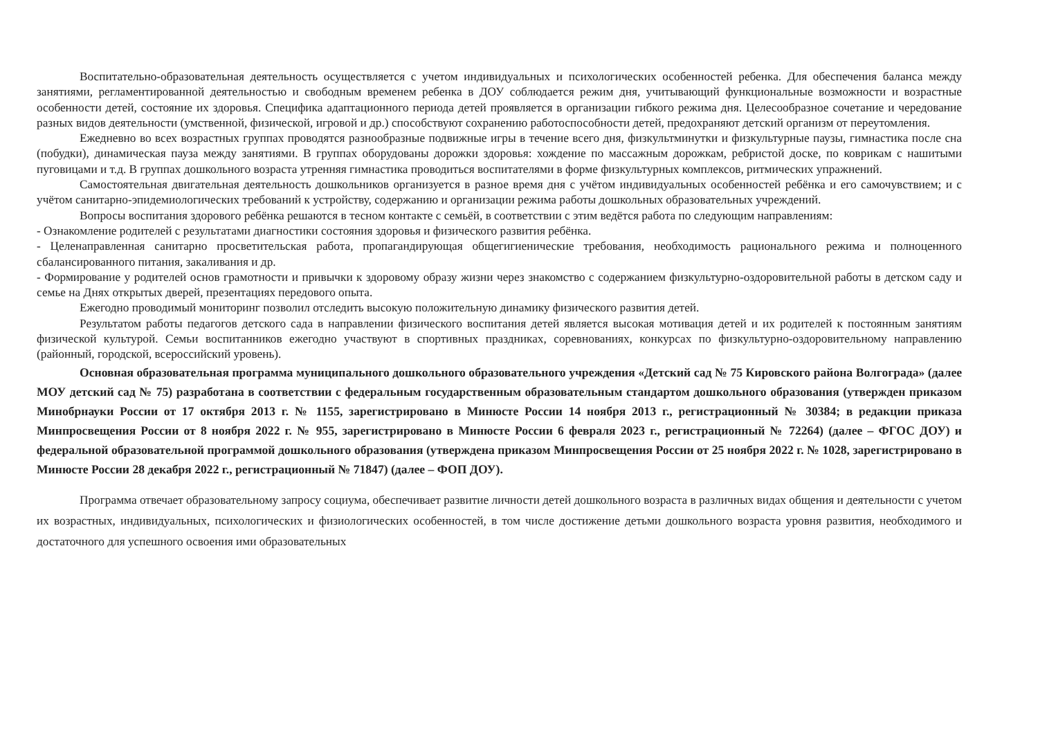Воспитательно-образовательная деятельность осуществляется с учетом индивидуальных и психологических особенностей ребенка. Для обеспечения баланса между занятиями, регламентированной деятельностью и свободным временем ребенка в ДОУ соблюдается режим дня, учитывающий функциональные возможности и возрастные особенности детей, состояние их здоровья. Специфика адаптационного периода детей проявляется в организации гибкого режима дня. Целесообразное сочетание и чередование разных видов деятельности (умственной, физической, игровой и др.) способствуют сохранению работоспособности детей, предохраняют детский организм от переутомления.
Ежедневно во всех возрастных группах проводятся разнообразные подвижные игры в течение всего дня, физкультминутки и физкультурные паузы, гимнастика после сна (побудки), динамическая пауза между занятиями. В группах оборудованы дорожки здоровья: хождение по массажным дорожкам, ребристой доске, по коврикам с нашитыми пуговицами и т.д. В группах дошкольного возраста утренняя гимнастика проводиться воспитателями в форме физкультурных комплексов, ритмических упражнений.
Самостоятельная двигательная деятельность дошкольников организуется в разное время дня с учётом индивидуальных особенностей ребёнка и его самочувствием; и с учётом санитарно-эпидемиологических требований к устройству, содержанию и организации режима работы дошкольных образовательных учреждений.
Вопросы воспитания здорового ребёнка решаются в тесном контакте с семьёй, в соответствии с этим ведётся работа по следующим направлениям:
- Ознакомление родителей с результатами диагностики состояния здоровья и физического развития ребёнка.
- Целенаправленная санитарно просветительская работа, пропагандирующая общегигиенические требования, необходимость рационального режима и полноценного сбалансированного питания, закаливания и др.
- Формирование у родителей основ грамотности и привычки к здоровому образу жизни через знакомство с содержанием физкультурно-оздоровительной работы в детском саду и семье на Днях открытых дверей, презентациях передового опыта.
Ежегодно проводимый мониторинг позволил отследить высокую положительную динамику физического развития детей.
Результатом работы педагогов детского сада в направлении физического воспитания детей является высокая мотивация детей и их родителей к постоянным занятиям физической культурой. Семьи воспитанников ежегодно участвуют в спортивных праздниках, соревнованиях, конкурсах по физкультурно-оздоровительному направлению (районный, городской, всероссийский уровень).
Основная образовательная программа муниципального дошкольного образовательного учреждения «Детский сад № 75 Кировского района Волгограда» (далее МОУ детский сад № 75) разработана в соответствии с федеральным государственным образовательным стандартом дошкольного образования (утвержден приказом Минобрнауки России от 17 октября 2013 г. № 1155, зарегистрировано в Минюсте России 14 ноября 2013 г., регистрационный № 30384; в редакции приказа Минпросвещения России от 8 ноября 2022 г. № 955, зарегистрировано в Минюсте России 6 февраля 2023 г., регистрационный № 72264) (далее – ФГОС ДОУ) и федеральной образовательной программой дошкольного образования (утверждена приказом Минпросвещения России от 25 ноября 2022 г. № 1028, зарегистрировано в Минюсте России 28 декабря 2022 г., регистрационный № 71847) (далее – ФОП ДОУ).
Программа отвечает образовательному запросу социума, обеспечивает развитие личности детей дошкольного возраста в различных видах общения и деятельности с учетом их возрастных, индивидуальных, психологических и физиологических особенностей, в том числе достижение детьми дошкольного возраста уровня развития, необходимого и достаточного для успешного освоения ими образовательных